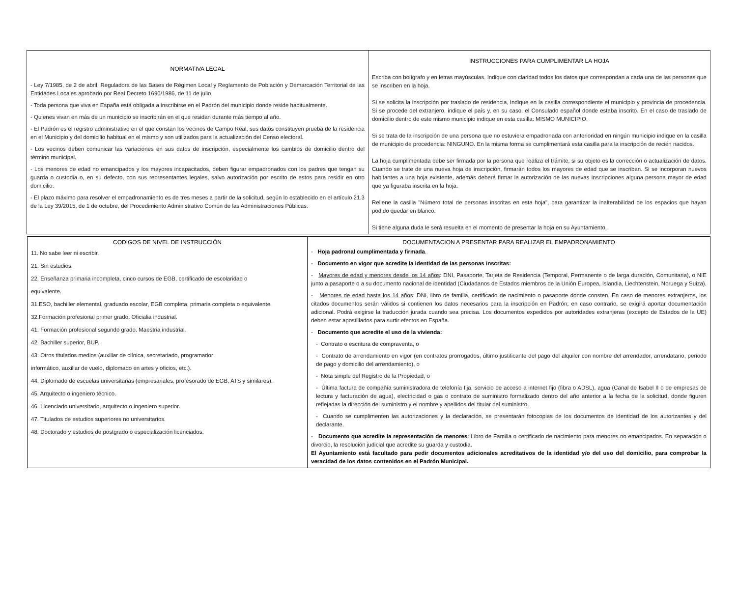| NORMATIVA LEGAL - Ley 7/1985, de 2 de abril, Reguladora de las Bases de Régimen Local y Reglamento de Población y Demarcación Territorial de las Entidades Locales aprobado por Real Decreto 1690/1986, de 11 de julio. - Toda persona que viva en España está obligada a inscribirse en el Padrón del municipio donde reside habitualmente. - Quienes vivan en más de un municipio se inscribirán en el que residan durante más tiempo al año. - El Padrón es el registro administrativo en el que constan los vecinos de Campo Real, sus datos constituyen prueba de la residencia en el Municipio y del domicilio habitual en el mismo y son utilizados para la actualización del Censo electoral. - Los vecinos deben comunicar las variaciones en sus datos de inscripción, especialmente los cambios de domicilio dentro del término municipal. - Los menores de edad no emancipados y los mayores incapacitados, deben figurar empadronados con los padres que tengan su guarda o custodia o, en su defecto, con sus representantes legales, salvo autorización por escrito de estos para residir en otro domicilio. - El plazo máximo para resolver el empadronamiento es de tres meses a partir de la solicitud, según lo establecido en el artículo 21.3 de la Ley 39/2015, de 1 de octubre, del Procedimiento Administrativo Común de las Administraciones Públicas. | INSTRUCCIONES PARA CUMPLIMENTAR LA HOJA Escriba con bolígrafo y en letras mayúsculas. Indique con claridad todos los datos que correspondan a cada una de las personas que se inscriben en la hoja. Si se solicita la inscripción por traslado de residencia, indique en la casilla correspondiente el municipio y provincia de procedencia. Si se procede del extranjero, indique el país y, en su caso, el Consulado español donde estaba inscrito. En el caso de traslado de domicilio dentro de este mismo municipio indique en esta casilla: MISMO MUNICIPIO. Si se trata de la inscripción de una persona que no estuviera empadronada con anterioridad en ningún municipio indique en la casilla de municipio de procedencia: NINGUNO. En la misma forma se cumplimentará esta casilla para la inscripción de recién nacidos. La hoja cumplimentada debe ser firmada por la persona que realiza el trámite, si su objeto es la corrección o actualización de datos. Cuando se trate de una nueva hoja de inscripción, firmarán todos los mayores de edad que se inscriban. Si se incorporan nuevos habitantes a una hoja existente, además deberá firmar la autorización de las nuevas inscripciones alguna persona mayor de edad que ya figuraba inscrita en la hoja. Rellene la casilla "Número total de personas inscritas en esta hoja", para garantizar la inalterabilidad de los espacios que hayan podido quedar en blanco. Si tiene alguna duda le será resuelta en el momento de presentar la hoja en su Ayuntamiento. |
| CODIGOS DE NIVEL DE INSTRUCCIÓN 11. No sabe leer ni escribir. 21. Sin estudios. 22. Enseñanza primaria incompleta, cinco cursos de EGB, certificado de escolaridad o equivalente. 31.ESO, bachiller elemental, graduado escolar, EGB completa, primaria completa o equivalente. 32.Formación profesional primer grado. Oficialia industrial. 41. Formación profesional segundo grado. Maestria industrial. 42. Bachiller superior, BUP. 43. Otros titulados medios (auxiliar de clínica, secretariado, programador informático, auxiliar de vuelo, diplomado en artes y oficios, etc.). 44. Diplomado de escuelas universitarias (empresariales, profesorado de EGB, ATS y similares). 45. Arquitecto o ingeniero técnico. 46. Licenciado universitario, arquitecto o ingeniero superior. 47. Titulados de estudios superiores no universitarios. 48. Doctorado y estudios de postgrado o especialización licenciados. | DOCUMENTACION A PRESENTAR PARA REALIZAR EL EMPADRONAMIENTO - Hoja padronal cumplimentada y firmada . - Documento en vigor que acredite la identidad de las personas inscritas: - Mayores de edad y menores desde los 14 años : DNI, Pasaporte, Tarjeta de Residencia (Temporal, Permanente o de larga duración, Comunitaria), o NIE junto a pasaporte o a su documento nacional de identidad (Ciudadanos de Estados miembros de la Unión Europea, Islandia, Liechtenstein, Noruega y Suiza). - Menores de edad hasta los 14 años : DNI, libro de familia, certificado de nacimiento o pasaporte donde consten. En caso de menores extranjeros, los citados documentos serán válidos si contienen los datos necesarios para la inscripción en Padrón; en caso contrario, se exigirá aportar documentación adicional. Podrá exigirse la traducción jurada cuando sea precisa. Los documentos expedidos por autoridades extranjeras (excepto de Estados de la UE) deben estar apostillados para surtir efectos en España. - Documento que acredite el uso de la vivienda: - Contrato o escritura de compraventa, o - Contrato de arrendamiento en vigor (en contratos prorrogados, último justificante del pago del alquiler con nombre del arrendador, arrendatario, periodo de pago y domicilio del arrendamiento), o - Nota simple del Registro de la Propiedad, o - Última factura de compañía suministradora de telefonía fija, servicio de acceso a internet fijo (fibra o ADSL), agua (Canal de Isabel II o de empresas de lectura y facturación de agua), electricidad o gas o contrato de suministro formalizado dentro del año anterior a la fecha de la solicitud, donde figuren reflejadas la dirección del suministro y el nombre y apellidos del titular del suministro. - Cuando se cumplimenten las autorizaciones y la declaración, se presentarán fotocopias de los documentos de identidad de los autorizantes y del declarante. - Documento que acredite la representación de menores : Libro de Familia o certificado de nacimiento para menores no emancipados. En separación o divorcio, la resolución judicial que acredite su guarda y custodia. El Ayuntamiento está facultado para pedir documentos adicionales acreditativos de la identidad y/o del uso del domicilio, para comprobar la veracidad de los datos contenidos en el Padrón Municipal. |